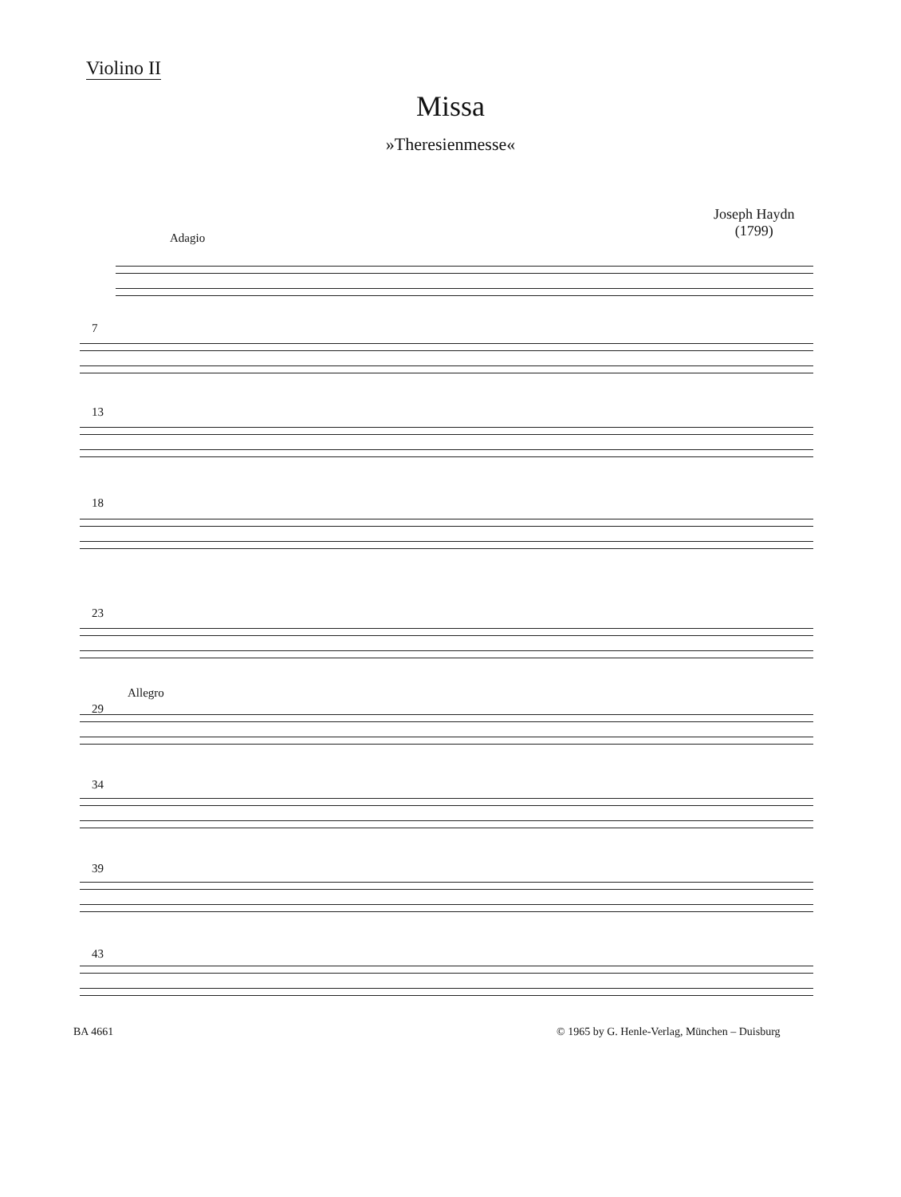Violino II
Missa
»Theresienmesse«
Joseph Haydn
(1799)
Adagio
7
13
18
23
Allegro
29
34
39
43
BA 4661
© 1965 by G. Henle-Verlag, München – Duisburg